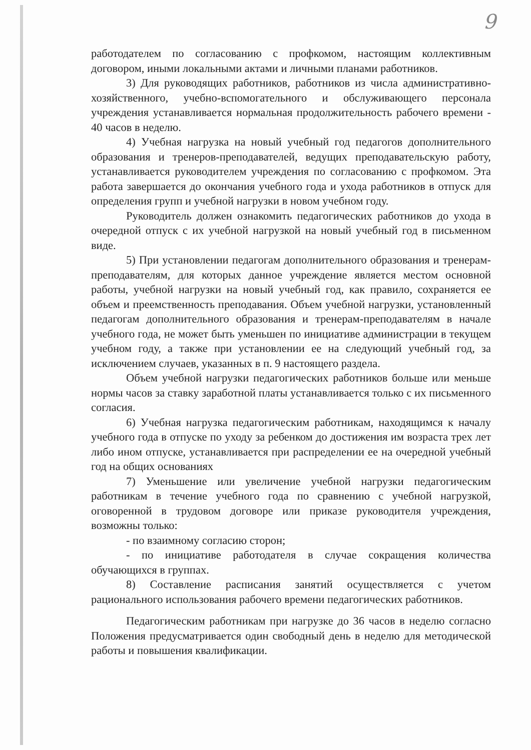9
работодателем по согласованию с профкомом, настоящим коллективным договором, иными локальными актами и личными планами работников.
3) Для руководящих работников, работников из числа административно-хозяйственного, учебно-вспомогательного и обслуживающего персонала учреждения устанавливается нормальная продолжительность рабочего времени - 40 часов в неделю.
4) Учебная нагрузка на новый учебный год педагогов дополнительного образования и тренеров-преподавателей, ведущих преподавательскую работу, устанавливается руководителем учреждения по согласованию с профкомом. Эта работа завершается до окончания учебного года и ухода работников в отпуск для определения групп и учебной нагрузки в новом учебном году.
Руководитель должен ознакомить педагогических работников до ухода в очередной отпуск с их учебной нагрузкой на новый учебный год в письменном виде.
5) При установлении педагогам дополнительного образования и тренерам-преподавателям, для которых данное учреждение является местом основной работы, учебной нагрузки на новый учебный год, как правило, сохраняется ее объем и преемственность преподавания. Объем учебной нагрузки, установленный педагогам дополнительного образования и тренерам-преподавателям в начале учебного года, не может быть уменьшен по инициативе администрации в текущем учебном году, а также при установлении ее на следующий учебный год, за исключением случаев, указанных в п. 9 настоящего раздела.
Объем учебной нагрузки педагогических работников больше или меньше нормы часов за ставку заработной платы устанавливается только с их письменного согласия.
6) Учебная нагрузка педагогическим работникам, находящимся к началу учебного года в отпуске по уходу за ребенком до достижения им возраста трех лет либо ином отпуске, устанавливается при распределении ее на очередной учебный год на общих основаниях
7) Уменьшение или увеличение учебной нагрузки педагогическим работникам в течение учебного года по сравнению с учебной нагрузкой, оговоренной в трудовом договоре или приказе руководителя учреждения, возможны только:
- по взаимному согласию сторон;
- по инициативе работодателя в случае сокращения количества обучающихся в группах.
8) Составление расписания занятий осуществляется с учетом рационального использования рабочего времени педагогических работников.
Педагогическим работникам при нагрузке до 36 часов в неделю согласно Положения предусматривается один свободный день в неделю для методической работы и повышения квалификации.